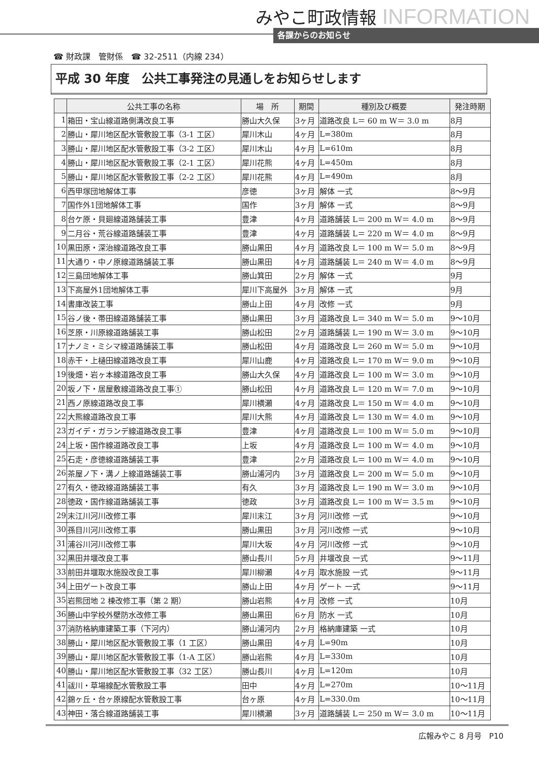みやこ町政情報 INFORMATION
各課からのお知らせ
☎ 財政課　管財係　☎ 32-2511（内線 234）
平成 30 年度　公共工事発注の見通しをお知らせします
| | 公共工事の名称 | 場 所 | 期間 | 種別及び概要 | 発注時期 |
| --- | --- | --- | --- | --- | --- |
| 1 | 箱田・宝山線道路側溝改良工事 | 勝山大久保 | 3ヶ月 | 道路改良 L＝ 60 m W＝ 3.0 m | 8月 |
| 2 | 勝山・犀川地区配水管敷設工事（3-1 工区） | 犀川木山 | 4ヶ月 | L=380m | 8月 |
| 3 | 勝山・犀川地区配水管敷設工事（3-2 工区） | 犀川木山 | 4ヶ月 | L=610m | 8月 |
| 4 | 勝山・犀川地区配水管敷設工事（2-1 工区） | 犀川花熊 | 4ヶ月 | L=450m | 8月 |
| 5 | 勝山・犀川地区配水管敷設工事（2-2 工区） | 犀川花熊 | 4ヶ月 | L=490m | 8月 |
| 6 | 西甲塚団地解体工事 | 彦徳 | 3ヶ月 | 解体 一式 | 8～9月 |
| 7 | 国作外1団地解体工事 | 国作 | 3ヶ月 | 解体 一式 | 8～9月 |
| 8 | 台ケ原・貝廻線道路舗装工事 | 豊津 | 4ヶ月 | 道路舗装 L＝ 200 m W＝ 4.0 m | 8～9月 |
| 9 | 二月谷・荒谷線道路舗装工事 | 豊津 | 4ヶ月 | 道路舗装 L＝ 220 m W＝ 4.0 m | 8～9月 |
| 10 | 黒田原・深治線道路改良工事 | 勝山黒田 | 4ヶ月 | 道路改良 L＝ 100 m W＝ 5.0 m | 8～9月 |
| 11 | 大通り・中ノ原線道路舗装工事 | 勝山黒田 | 4ヶ月 | 道路舗装 L＝ 240 m W＝ 4.0 m | 8～9月 |
| 12 | 三島団地解体工事 | 勝山箕田 | 2ヶ月 | 解体 一式 | 9月 |
| 13 | 下高屋外1団地解体工事 | 犀川下高屋外 | 3ヶ月 | 解体 一式 | 9月 |
| 14 | 書庫改装工事 | 勝山上田 | 4ヶ月 | 改修 一式 | 9月 |
| 15 | 谷ノ後・帯田線道路舗装工事 | 勝山黒田 | 3ヶ月 | 道路改良 L＝ 340 m W＝ 5.0 m | 9～10月 |
| 16 | 芝原・川原線道路舗装工事 | 勝山松田 | 2ヶ月 | 道路舗装 L＝ 190 m W＝ 3.0 m | 9～10月 |
| 17 | ナノミ・ミシマ線道路舗装工事 | 勝山松田 | 4ヶ月 | 道路改良 L＝ 260 m W＝ 5.0 m | 9～10月 |
| 18 | 赤干・上樋田線道路改良工事 | 犀川山鹿 | 4ヶ月 | 道路改良 L＝ 170 m W＝ 9.0 m | 9～10月 |
| 19 | 後畑・岩ヶ本線道路改良工事 | 勝山大久保 | 4ヶ月 | 道路改良 L＝ 100 m W＝ 3.0 m | 9～10月 |
| 20 | 坂ノ下・居屋敷線道路改良工事① | 勝山松田 | 4ヶ月 | 道路改良 L＝ 120 m W＝ 7.0 m | 9～10月 |
| 21 | 西ノ原線道路改良工事 | 犀川横瀬 | 4ヶ月 | 道路改良 L＝ 150 m W＝ 4.0 m | 9～10月 |
| 22 | 大熊線道路改良工事 | 犀川大熊 | 4ヶ月 | 道路改良 L＝ 130 m W＝ 4.0 m | 9～10月 |
| 23 | ガイデ・ガランデ線道路改良工事 | 豊津 | 4ヶ月 | 道路改良 L＝ 100 m W＝ 5.0 m | 9～10月 |
| 24 | 上坂・国作線道路改良工事 | 上坂 | 4ヶ月 | 道路改良 L＝ 100 m W＝ 4.0 m | 9～10月 |
| 25 | 石走・彦徳線道路舗装工事 | 豊津 | 2ヶ月 | 道路改良 L＝ 100 m W＝ 4.0 m | 9～10月 |
| 26 | 茶屋ノ下・溝ノ上線道路舗装工事 | 勝山浦河内 | 3ヶ月 | 道路改良 L＝ 200 m W＝ 5.0 m | 9～10月 |
| 27 | 有久・徳政線道路舗装工事 | 有久 | 3ヶ月 | 道路改良 L＝ 190 m W＝ 3.0 m | 9～10月 |
| 28 | 徳政・国作線道路舗装工事 | 徳政 | 3ヶ月 | 道路改良 L＝ 100 m W＝ 3.5 m | 9～10月 |
| 29 | 末江川河川改修工事 | 犀川末江 | 3ヶ月 | 河川改修 一式 | 9～10月 |
| 30 | 孫目川河川改修工事 | 勝山黒田 | 3ヶ月 | 河川改修 一式 | 9～10月 |
| 31 | 浦谷川河川改修工事 | 犀川大坂 | 4ヶ月 | 河川改修 一式 | 9～10月 |
| 32 | 黒田井堰改良工事 | 勝山長川 | 5ヶ月 | 井堰改良 一式 | 9～11月 |
| 33 | 前田井堰取水施設改良工事 | 犀川柳瀬 | 4ヶ月 | 取水施設 一式 | 9～11月 |
| 34 | 上田ゲート改良工事 | 勝山上田 | 4ヶ月 | ゲート 一式 | 9～11月 |
| 35 | 岩熊団地 2 棟改修工事（第 2 期） | 勝山岩熊 | 4ヶ月 | 改修 一式 | 10月 |
| 36 | 勝山中学校外壁防水改修工事 | 勝山黒田 | 6ヶ月 | 防水 一式 | 10月 |
| 37 | 消防格納庫建築工事（下河内） | 勝山浦河内 | 2ヶ月 | 格納庫建築 一式 | 10月 |
| 38 | 勝山・犀川地区配水管敷設工事（1 工区） | 勝山黒田 | 4ヶ月 | L=90m | 10月 |
| 39 | 勝山・犀川地区配水管敷設工事（1-A 工区） | 勝山岩熊 | 4ヶ月 | L=330m | 10月 |
| 40 | 勝山・犀川地区配水管敷設工事（32 工区） | 勝山長川 | 4ヶ月 | L=120m | 10月 |
| 41 | 祓川・草場線配水管敷設工事 | 田中 | 4ヶ月 | L=270m | 10～11月 |
| 42 | 錦ヶ丘・台ヶ原線配水管敷設工事 | 台ヶ原 | 4ヶ月 | L=330.0m | 10～11月 |
| 43 | 神田・落合線道路舗装工事 | 犀川横瀬 | 3ヶ月 | 道路舗装 L＝ 250 m W＝ 3.0 m | 10～11月 |
広報みやこ 8 月号　P10